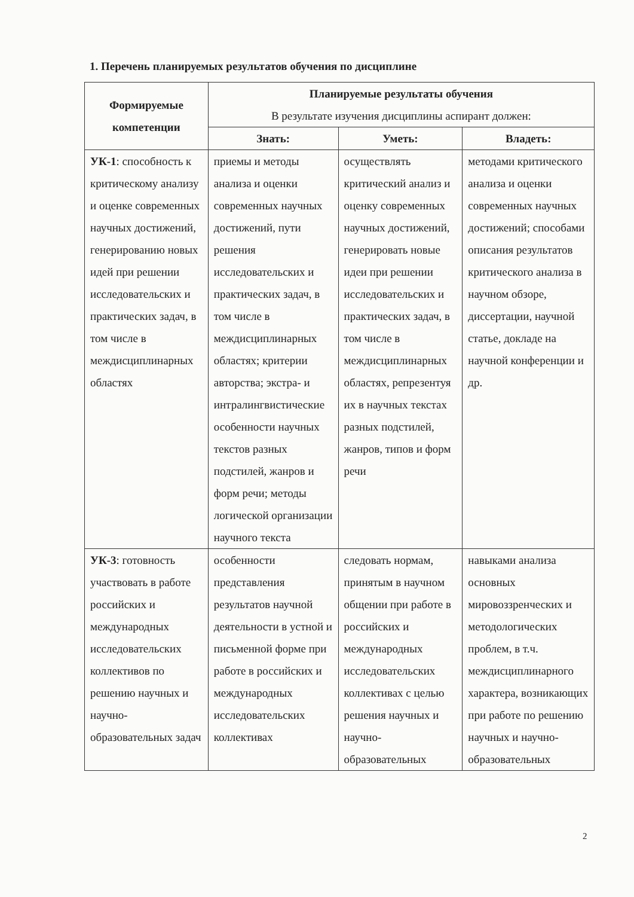1. Перечень планируемых результатов обучения по дисциплине
| Формируемые компетенции | Планируемые результаты обучения В результате изучения дисциплины аспирант должен: | | |
| --- | --- | --- | --- |
| | Знать: | Уметь: | Владеть: |
| УК-1 : способность к критическому анализу и оценке современных научных достижений, генерированию новых идей при решении исследовательских и практических задач, в том числе в междисциплинарных областях | приемы и методы анализа и оценки современных научных достижений, пути решения исследовательских и практических задач, в том числе в междисциплинарных областях; критерии авторства; экстра- и интралингвистические особенности научных текстов разных подстилей, жанров и форм речи; методы логической организации научного текста | осуществлять критический анализ и оценку современных научных достижений, генерировать новые идеи при решении исследовательских и практических задач, в том числе в междисциплинарных областях, репрезентуя их в научных текстах разных подстилей, жанров, типов и форм речи | методами критического анализа и оценки современных научных достижений; способами описания результатов критического анализа в научном обзоре, диссертации, научной статье, докладе на научной конференции и др. |
| УК-3 : готовность участвовать в работе российских и международных исследовательских коллективов по решению научных и научно-образовательных задач | особенности представления результатов научной деятельности в устной и письменной форме при работе в российских и международных исследовательских коллективах | следовать нормам, принятым в научном общении при работе в российских и международных исследовательских коллективах с целью решения научных и научно-образовательных | навыками анализа основных мировоззренческих и методологических проблем, в т.ч. междисциплинарного характера, возникающих при работе по решению научных и научно-образовательных |
2